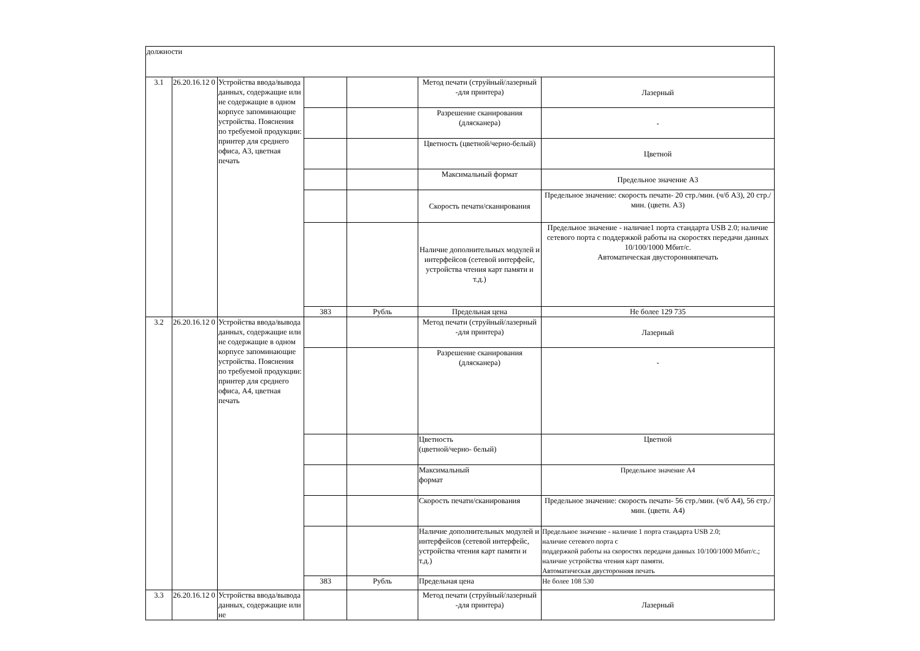| должности | | | | | | |
| 3.1 | 26.20.16.12 0 | Устройства ввода/вывода данных, содержащие или не содержащие в одном корпусе запоминающие устройства. Пояснения по требуемой продукции: принтер для среднего офиса, А3, цветная печать | | | Метод печати (струйный/лазерный -для принтера) | Лазерный |
| | | | | | Разрешение сканирования (длясканера) | - |
| | | | | | Цветность (цветной/черно-белый) | Цветной |
| | | | | | Максимальный формат | Предельное значение А3 |
| | | | | | Скорость печати/сканирования | Предельное значение: скорость печати- 20 стр./мин. (ч/б А3), 20 стр./мин. (цветн. А3) |
| | | | | | Наличие дополнительных модулей и интерфейсов (сетевой интерфейс, устройства чтения карт памяти и т.д.) | Предельное значение - наличие1 порта стандарта USB 2.0; наличие сетевого порта с поддержкой работы на скоростях передачи данных 10/100/1000 Мбит/с. Автоматическая двусторонняяпечать |
| | | | 383 | Рубль | Предельная цена | Не более 129 735 |
| 3.2 | 26.20.16.12 0 | Устройства ввода/вывода данных, содержащие или не содержащие в одном корпусе запоминающие устройства. Пояснения по требуемой продукции: принтер для среднего офиса, А4, цветная печать | | | Метод печати (струйный/лазерный -для принтера) | Лазерный |
| | | | | | Разрешение сканирования (длясканера) | - |
| | | | | | Цветность (цветной/черно- белый) | Цветной |
| | | | | | Максимальный формат | Предельное значение А4 |
| | | | | | Скорость печати/сканирования | Предельное значение: скорость печати- 56 стр./мин. (ч/б А4), 56 стр./мин. (цветн. А4) |
| | | | | | Наличие дополнительных модулей и интерфейсов (сетевой интерфейс, устройства чтения карт памяти и т.д.) | Предельное значение - наличие 1 порта стандарта USB 2.0; наличие сетевого порта с поддержкой работы на скоростях передачи данных 10/100/1000 Мбит/с.; наличие устройства чтения карт памяти. Автоматическая двусторонняя печать |
| | | | 383 | Рубль | Предельная цена | Не более 108 530 |
| 3.3 | 26.20.16.12 0 | Устройства ввода/вывода данных, содержащие или не | | | Метод печати (струйный/лазерный -для принтера) | Лазерный |